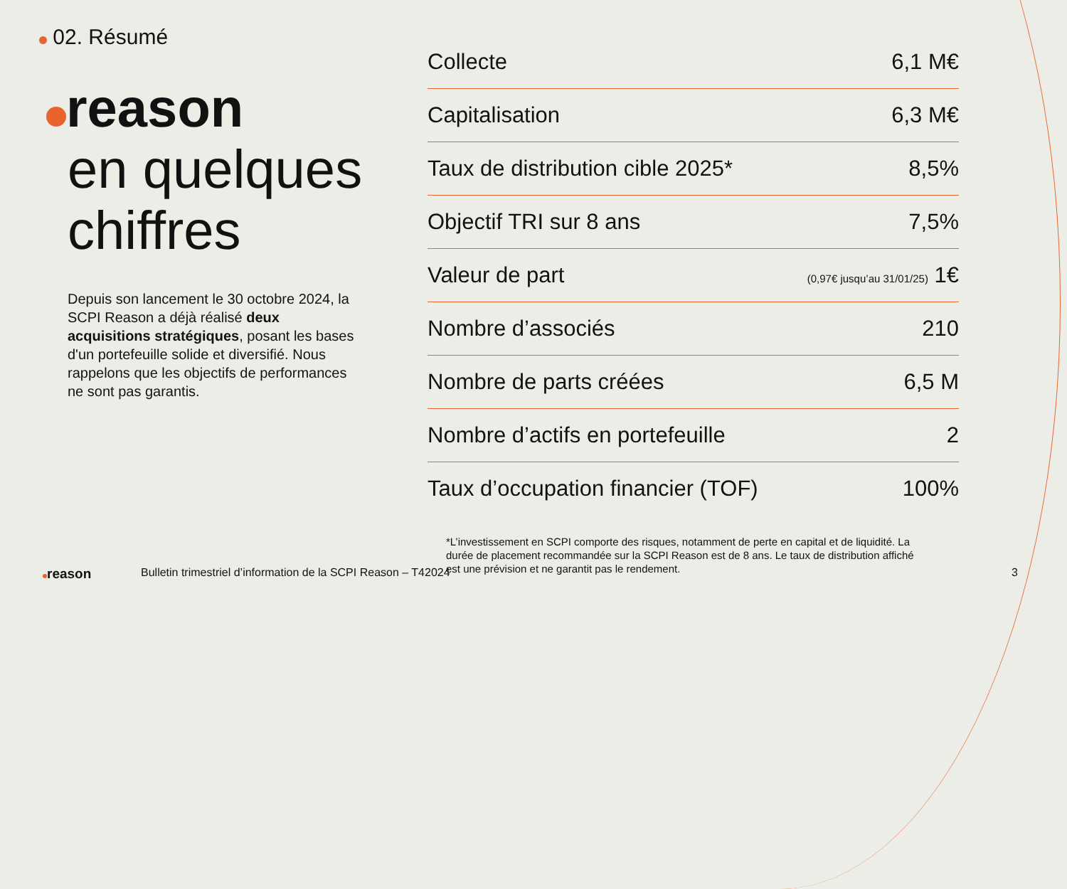02. Résumé
reason
en quelques
chiffres
Depuis son lancement le 30 octobre 2024, la SCPI Reason a déjà réalisé deux acquisitions stratégiques, posant les bases d'un portefeuille solide et diversifié. Nous rappelons que les objectifs de performances ne sont pas garantis.
| Collecte | 6,1 M€ |
| Capitalisation | 6,3 M€ |
| Taux de distribution cible 2025* | 8,5% |
| Objectif TRI sur 8 ans | 7,5% |
| Valeur de part | (0,97€ jusqu’au 31/01/25) 1€ |
| Nombre d’associés | 210 |
| Nombre de parts créées | 6,5 M |
| Nombre d’actifs en portefeuille | 2 |
| Taux d’occupation financier (TOF) | 100% |
*L’investissement en SCPI comporte des risques, notamment de perte en capital et de liquidité. La durée de placement recommandée sur la SCPI Reason est de 8 ans. Le taux de distribution affiché est une prévision et ne garantit pas le rendement.
reason
Bulletin trimestriel d’information de la SCPI Reason – T42024
3